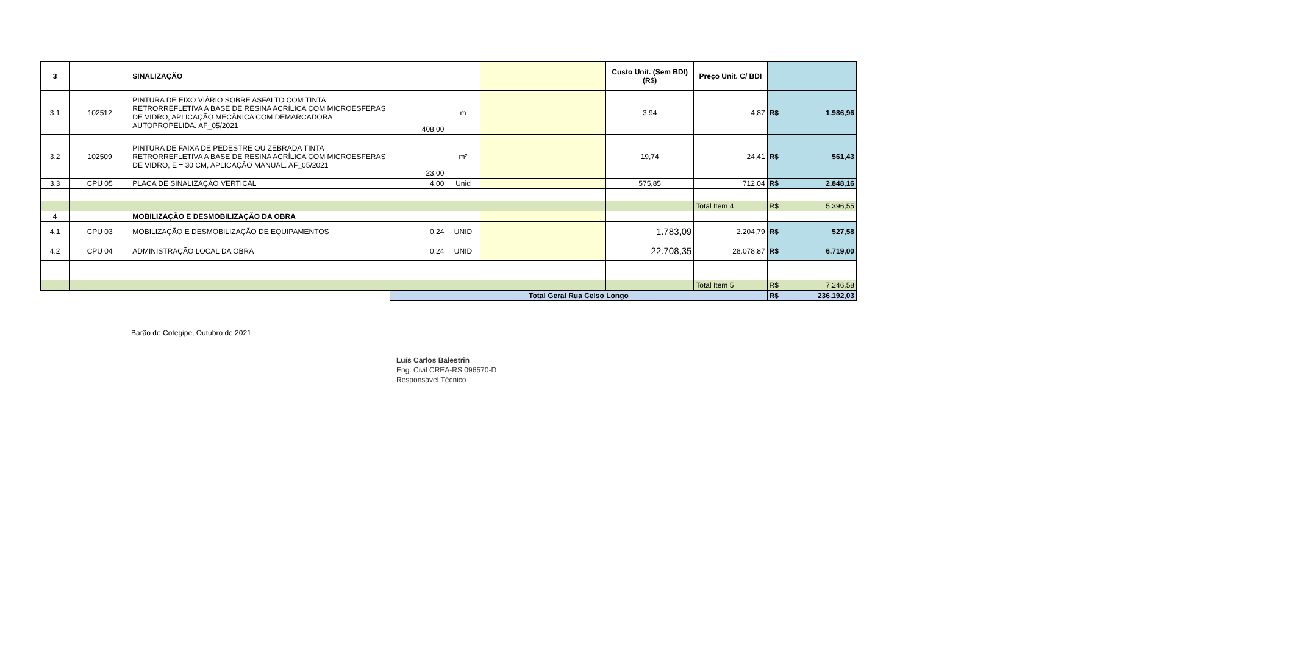| 3 | | SINALIZAÇÃO | | | | | Custo Unit. (Sem BDI) (R$) | Preço Unit. C/ BDI | |
| 3.1 | 102512 | PINTURA DE EIXO VIÁRIO SOBRE ASFALTO COM TINTA RETRORREFLETIVA A BASE DE RESINA ACRÍLICA COM MICROESFERAS DE VIDRO, APLICAÇÃO MECÂNICA COM DEMARCADORA AUTOPROPELIDA. AF_05/2021 | 408,00 | m | | | 3,94 | 4,87 | R$ 1.986,96 |
| 3.2 | 102509 | PINTURA DE FAIXA DE PEDESTRE OU ZEBRADA TINTA RETRORREFLETIVA A BASE DE RESINA ACRÍLICA COM MICROESFERAS DE VIDRO, E = 30 CM, APLICAÇÃO MANUAL. AF_05/2021 | 23,00 | m² | | | 19,74 | 24,41 | R$ 561,43 |
| 3.3 | CPU 05 | PLACA DE SINALIZAÇÃO VERTICAL | 4,00 | Unid | | | 575,85 | 712,04 | R$ 2.848,16 |
| | | | | | | | | Total Item 4 | R$ 5.396,55 |
| 4 | | MOBILIZAÇÃO E DESMOBILIZAÇÃO DA OBRA | | | | | | | |
| 4.1 | CPU 03 | MOBILIZAÇÃO E DESMOBILIZAÇÃO DE EQUIPAMENTOS | 0,24 | UNID | | | 1.783,09 | 2.204,79 | R$ 527,58 |
| 4.2 | CPU 04 | ADMINISTRAÇÃO LOCAL DA OBRA | 0,24 | UNID | | | 22.708,35 | 28.078,87 | R$ 6.719,00 |
| | | | | | | | | Total Item 5 | R$ 7.246,58 |
| | | | Total Geral Rua Celso Longo | | | | | | R$ 236.192,03 |
Barão de Cotegipe, Outubro de 2021
Luís Carlos Balestrin
Eng. Civil CREA-RS 096570-D
Responsável Técnico